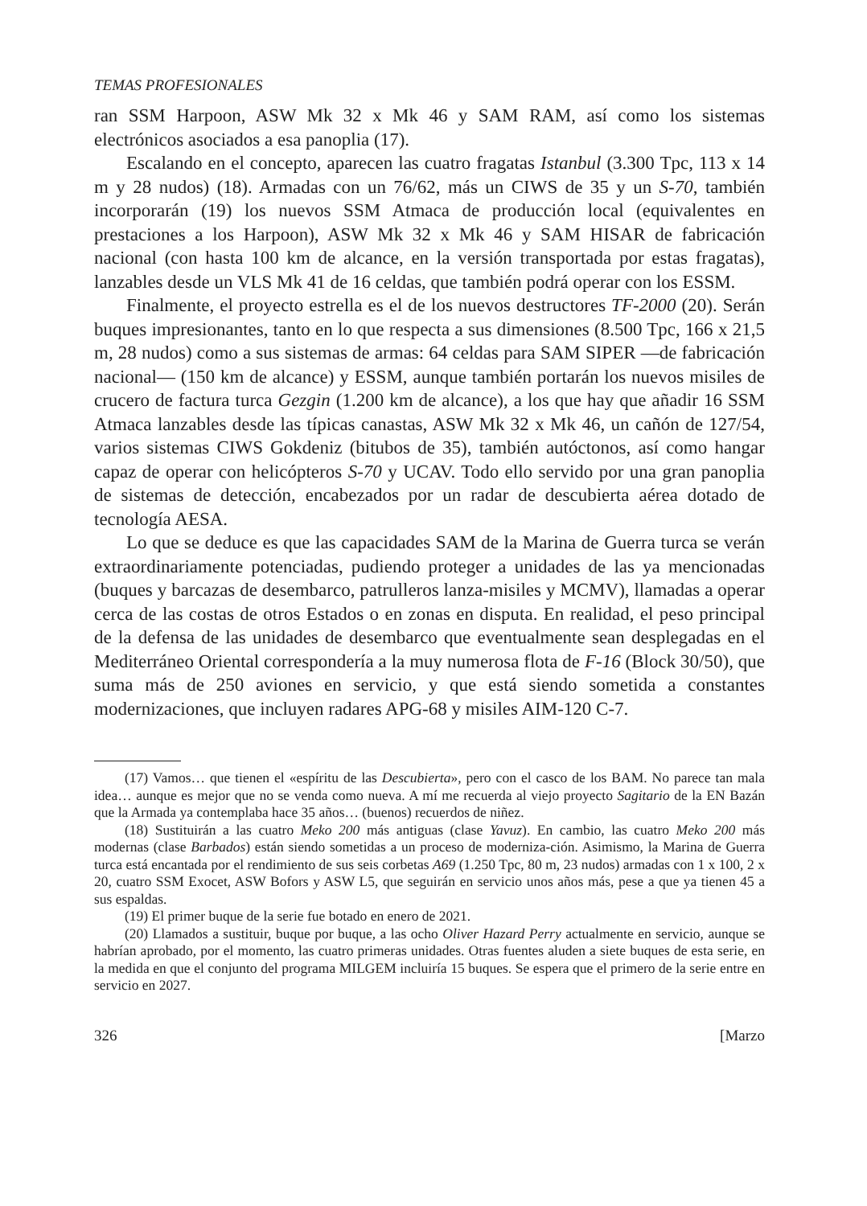TEMAS PROFESIONALES
ran SSM Harpoon, ASW Mk 32 x Mk 46 y SAM RAM, así como los sistemas electrónicos asociados a esa panoplia (17).
Escalando en el concepto, aparecen las cuatro fragatas Istanbul (3.300 Tpc, 113 x 14 m y 28 nudos) (18). Armadas con un 76/62, más un CIWS de 35 y un S-70, también incorporarán (19) los nuevos SSM Atmaca de producción local (equivalentes en prestaciones a los Harpoon), ASW Mk 32 x Mk 46 y SAM HISAR de fabricación nacional (con hasta 100 km de alcance, en la versión transportada por estas fragatas), lanzables desde un VLS Mk 41 de 16 celdas, que también podrá operar con los ESSM.
Finalmente, el proyecto estrella es el de los nuevos destructores TF-2000 (20). Serán buques impresionantes, tanto en lo que respecta a sus dimensiones (8.500 Tpc, 166 x 21,5 m, 28 nudos) como a sus sistemas de armas: 64 celdas para SAM SIPER —de fabricación nacional— (150 km de alcance) y ESSM, aunque también portarán los nuevos misiles de crucero de factura turca Gezgin (1.200 km de alcance), a los que hay que añadir 16 SSM Atmaca lanzables desde las típicas canastas, ASW Mk 32 x Mk 46, un cañón de 127/54, varios sistemas CIWS Gokdeniz (bitubos de 35), también autóctonos, así como hangar capaz de operar con helicópteros S-70 y UCAV. Todo ello servido por una gran panoplia de sistemas de detección, encabezados por un radar de descubierta aérea dotado de tecnología AESA.
Lo que se deduce es que las capacidades SAM de la Marina de Guerra turca se verán extraordinariamente potenciadas, pudiendo proteger a unidades de las ya mencionadas (buques y barcazas de desembarco, patrulleros lanza-misiles y MCMV), llamadas a operar cerca de las costas de otros Estados o en zonas en disputa. En realidad, el peso principal de la defensa de las unidades de desembarco que eventualmente sean desplegadas en el Mediterráneo Oriental correspondería a la muy numerosa flota de F-16 (Block 30/50), que suma más de 250 aviones en servicio, y que está siendo sometida a constantes modernizaciones, que incluyen radares APG-68 y misiles AIM-120 C-7.
(17) Vamos… que tienen el «espíritu de las Descubierta», pero con el casco de los BAM. No parece tan mala idea… aunque es mejor que no se venda como nueva. A mí me recuerda al viejo proyecto Sagitario de la EN Bazán que la Armada ya contemplaba hace 35 años… (buenos) recuerdos de niñez.
(18) Sustituirán a las cuatro Meko 200 más antiguas (clase Yavuz). En cambio, las cuatro Meko 200 más modernas (clase Barbados) están siendo sometidas a un proceso de moderniza-ción. Asimismo, la Marina de Guerra turca está encantada por el rendimiento de sus seis corbetas A69 (1.250 Tpc, 80 m, 23 nudos) armadas con 1 x 100, 2 x 20, cuatro SSM Exocet, ASW Bofors y ASW L5, que seguirán en servicio unos años más, pese a que ya tienen 45 a sus espaldas.
(19) El primer buque de la serie fue botado en enero de 2021.
(20) Llamados a sustituir, buque por buque, a las ocho Oliver Hazard Perry actualmente en servicio, aunque se habrían aprobado, por el momento, las cuatro primeras unidades. Otras fuentes aluden a siete buques de esta serie, en la medida en que el conjunto del programa MILGEM incluiría 15 buques. Se espera que el primero de la serie entre en servicio en 2027.
326 [Marzo